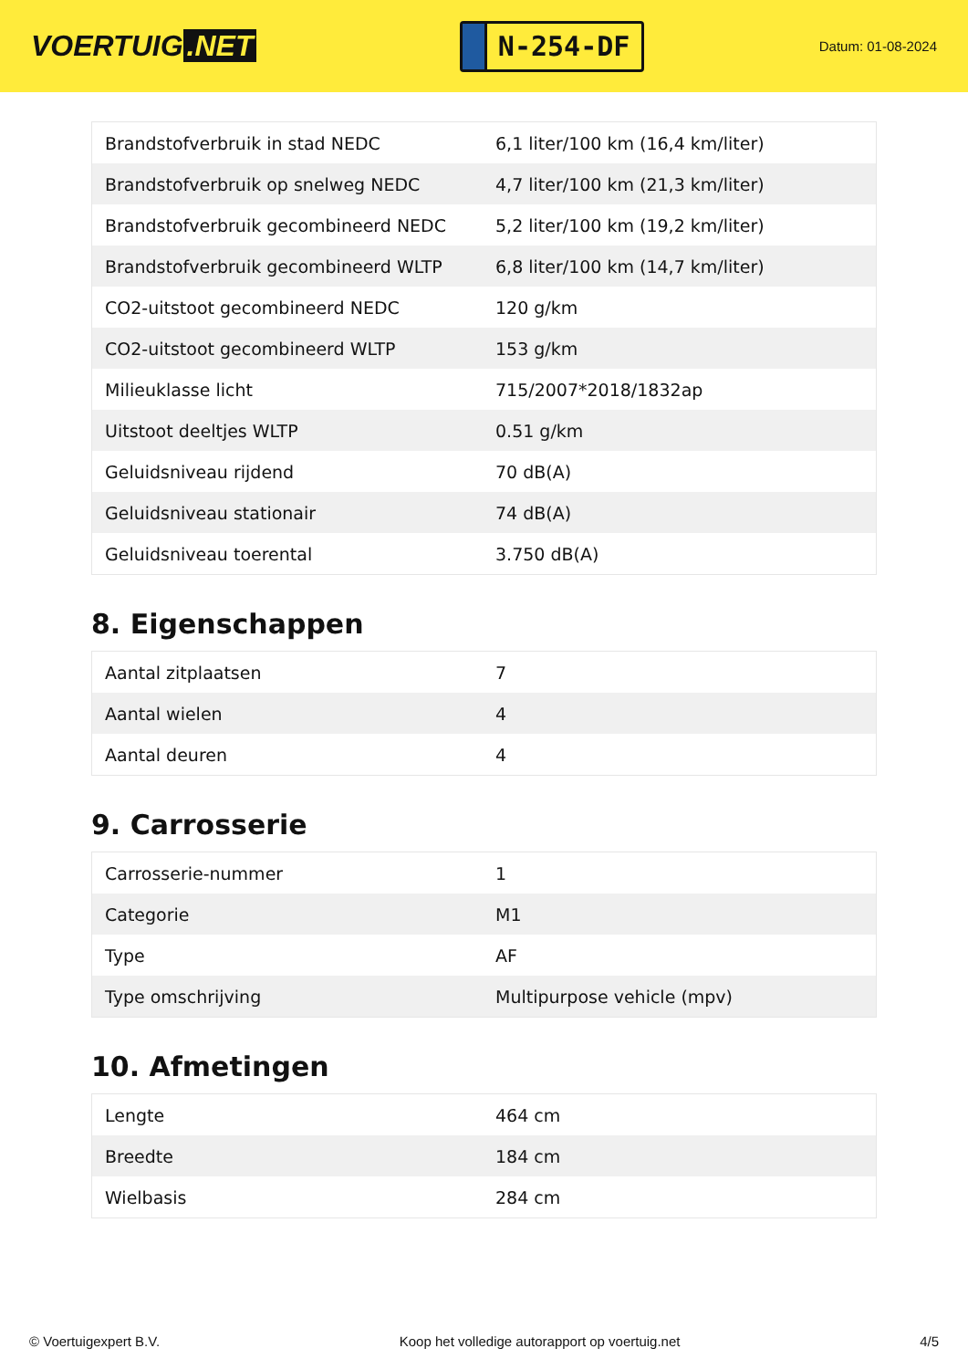VOERTUIG.NET
N-254-DF
Datum: 01-08-2024
| Brandstofverbruik in stad NEDC | 6,1 liter/100 km (16,4 km/liter) |
| Brandstofverbruik op snelweg NEDC | 4,7 liter/100 km (21,3 km/liter) |
| Brandstofverbruik gecombineerd NEDC | 5,2 liter/100 km (19,2 km/liter) |
| Brandstofverbruik gecombineerd WLTP | 6,8 liter/100 km (14,7 km/liter) |
| CO2-uitstoot gecombineerd NEDC | 120 g/km |
| CO2-uitstoot gecombineerd WLTP | 153 g/km |
| Milieuklasse licht | 715/2007*2018/1832ap |
| Uitstoot deeltjes WLTP | 0.51 g/km |
| Geluidsniveau rijdend | 70 dB(A) |
| Geluidsniveau stationair | 74 dB(A) |
| Geluidsniveau toerental | 3.750 dB(A) |
8. Eigenschappen
| Aantal zitplaatsen | 7 |
| Aantal wielen | 4 |
| Aantal deuren | 4 |
9. Carrosserie
| Carrosserie-nummer | 1 |
| Categorie | M1 |
| Type | AF |
| Type omschrijving | Multipurpose vehicle (mpv) |
10. Afmetingen
| Lengte | 464 cm |
| Breedte | 184 cm |
| Wielbasis | 284 cm |
© Voertuigexpert B.V. Koop het volledige autorapport op voertuig.net 4/5